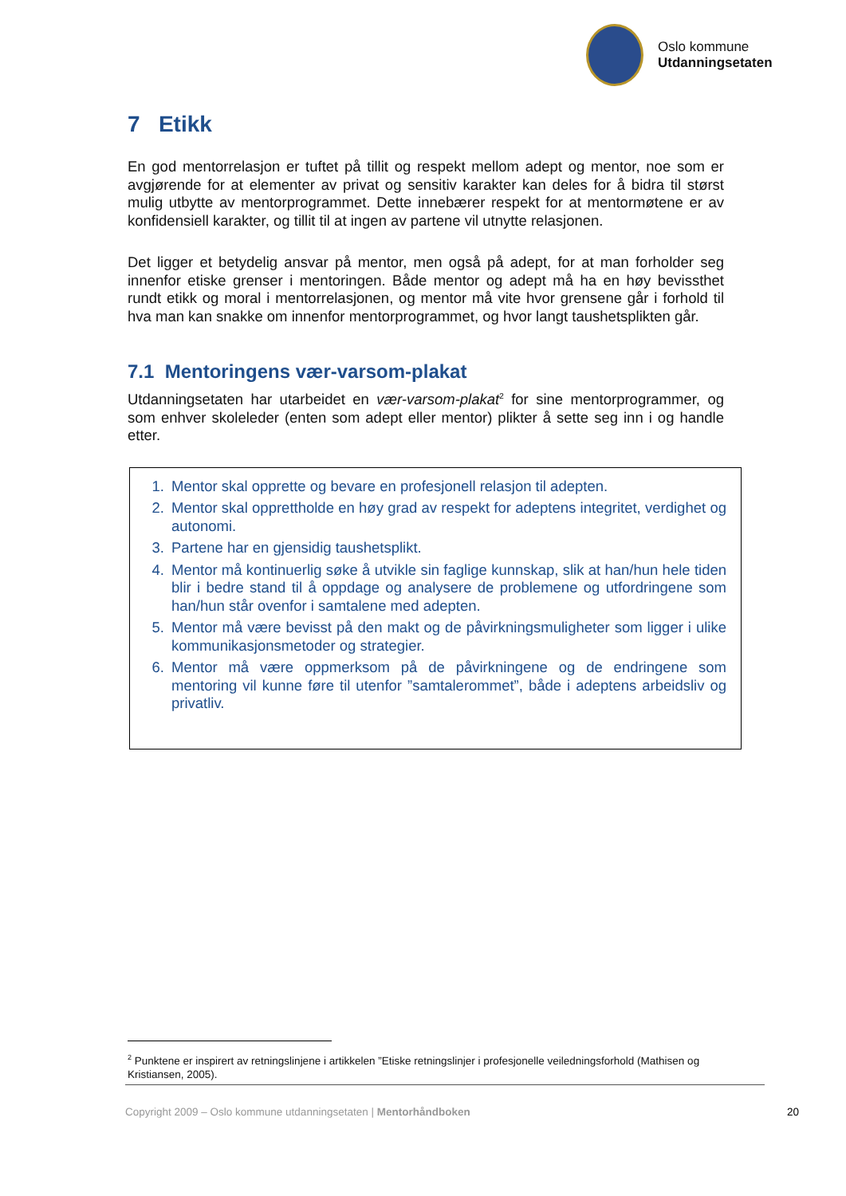Oslo kommune
Utdanningsetaten
7 Etikk
En god mentorrelasjon er tuftet på tillit og respekt mellom adept og mentor, noe som er avgjørende for at elementer av privat og sensitiv karakter kan deles for å bidra til størst mulig utbytte av mentorprogrammet. Dette innebærer respekt for at mentormøtene er av konfidensiell karakter, og tillit til at ingen av partene vil utnytte relasjonen.
Det ligger et betydelig ansvar på mentor, men også på adept, for at man forholder seg innenfor etiske grenser i mentoringen. Både mentor og adept må ha en høy bevissthet rundt etikk og moral i mentorrelasjonen, og mentor må vite hvor grensene går i forhold til hva man kan snakke om innenfor mentorprogrammet, og hvor langt taushetsplikten går.
7.1 Mentoringens vær-varsom-plakat
Utdanningsetaten har utarbeidet en vær-varsom-plakat<sup>2</sup> for sine mentorprogrammer, og som enhver skoleleder (enten som adept eller mentor) plikter å sette seg inn i og handle etter.
1. Mentor skal opprette og bevare en profesjonell relasjon til adepten.
2. Mentor skal opprettholde en høy grad av respekt for adeptens integritet, verdighet og autonomi.
3. Partene har en gjensidig taushetsplikt.
4. Mentor må kontinuerlig søke å utvikle sin faglige kunnskap, slik at han/hun hele tiden blir i bedre stand til å oppdage og analysere de problemene og utfordringene som han/hun står ovenfor i samtalene med adepten.
5. Mentor må være bevisst på den makt og de påvirkningsmuligheter som ligger i ulike kommunikasjonsmetoder og strategier.
6. Mentor må være oppmerksom på de påvirkningene og de endringene som mentoring vil kunne føre til utenfor ”samtalerommet”, både i adeptens arbeidsliv og privatliv.
<sup>2</sup> Punktene er inspirert av retningslinjene i artikkelen ”Etiske retningslinjer i profesjonelle veiledningsforhold (Mathisen og Kristiansen, 2005).
Copyright 2009 – Oslo kommune utdanningsetaten | Mentorhåndboken 20